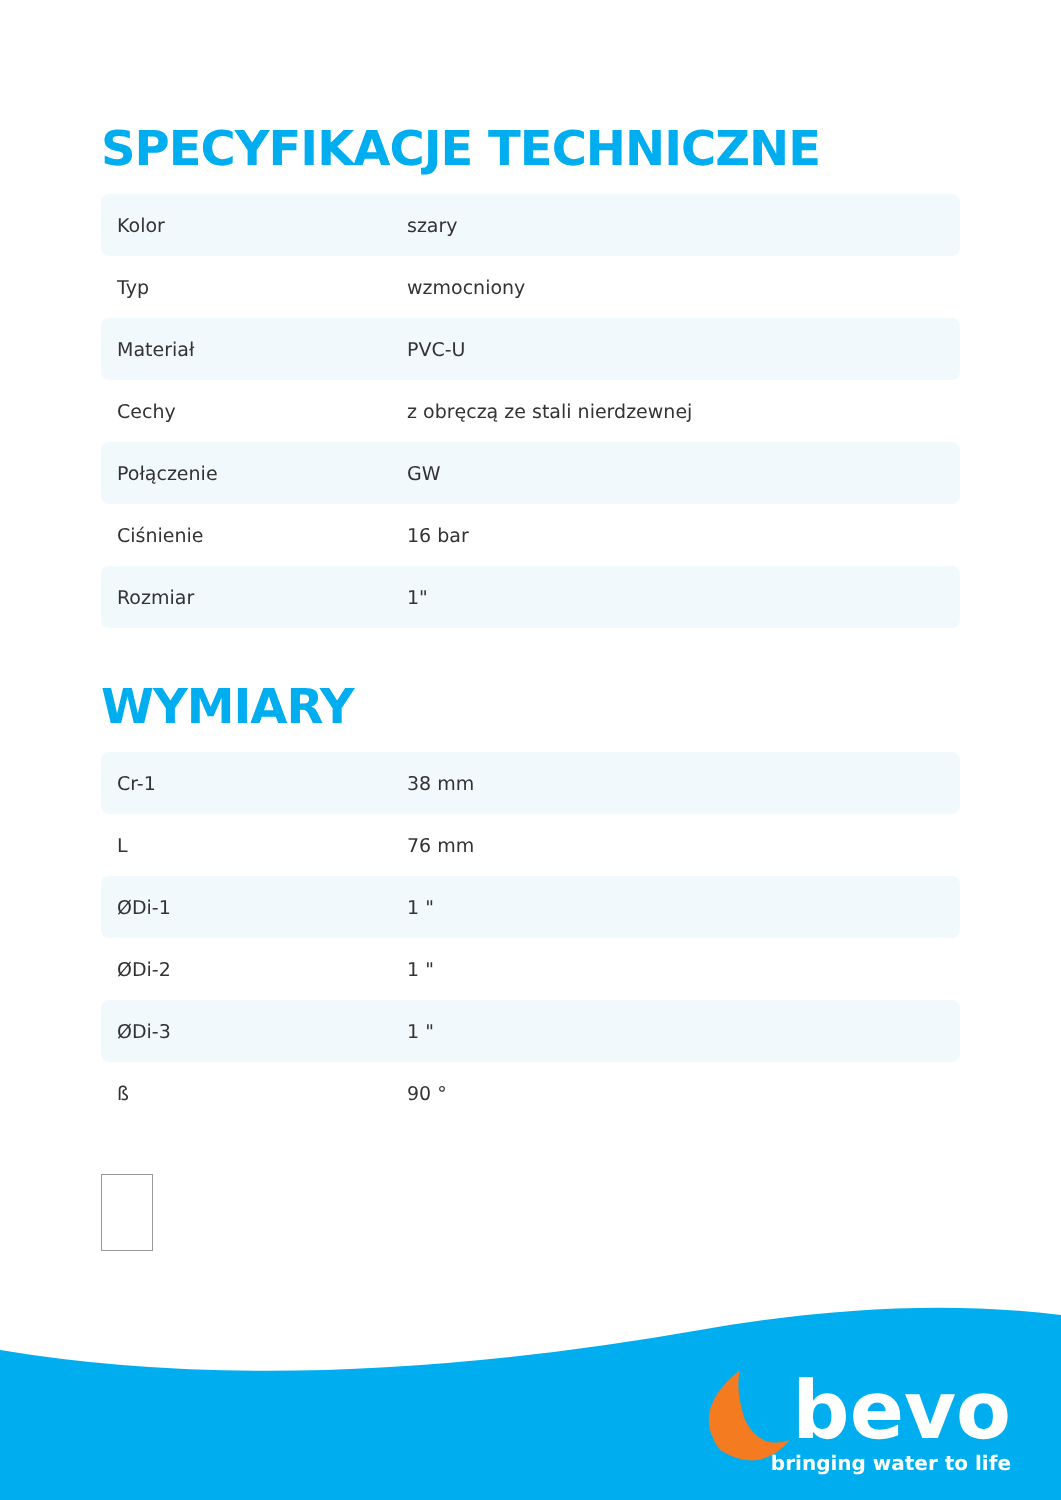SPECYFIKACJE TECHNICZNE
| Kolor | szary |
| Typ | wzmocniony |
| Materiał | PVC-U |
| Cechy | z obręczą ze stali nierdzewnej |
| Połączenie | GW |
| Ciśnienie | 16 bar |
| Rozmiar | 1" |
WYMIARY
| Cr-1 | 38 mm |
| L | 76 mm |
| ØDi-1 | 1 " |
| ØDi-2 | 1 " |
| ØDi-3 | 1 " |
| ß | 90 ° |
bevo
bringing water to life